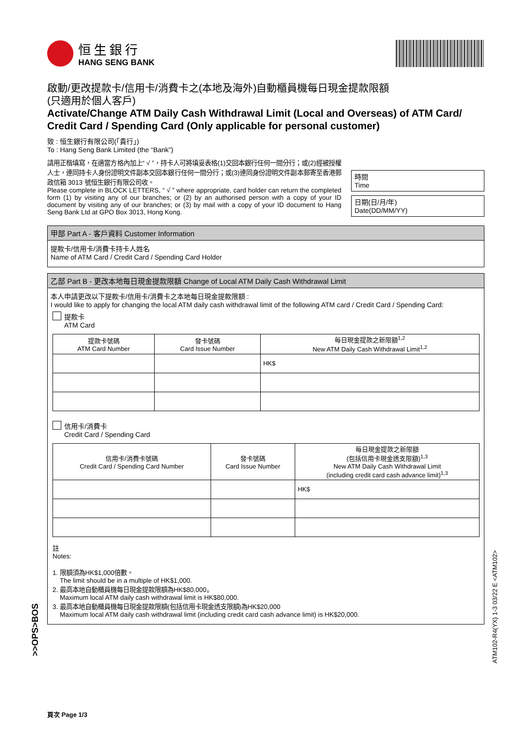恒生銀行
HANG SENG BANK
啟動/更改提款卡/信用卡/消費卡之(本地及海外)自動櫃員機每日現金提款限額
(只適用於個人客戶)
Activate/Change ATM Daily Cash Withdrawal Limit (Local and Overseas) of ATM Card/ Credit Card / Spending Card (Only applicable for personal customer)
致 : 恒生銀行有限公司(「貴行」)
To : Hang Seng Bank Limited (the “Bank”)
請用正楷填寫，在適當方格內加上“ √ ”，持卡人可將填妥表格(1)交回本銀行任何一間分行；或(2)經被授權人士，連同持卡人身份證明文件副本交回本銀行任何一間分行；或(3)連同身份證明文件副本郵寄至香港郵政信箱 3013 號恒生銀行有限公司收。
Please complete in BLOCK LETTERS, “ √ ” where appropriate, card holder can return the completed form (1) by visiting any of our branches; or (2) by an authorised person with a copy of your ID document by visiting any of our branches; or (3) by mail with a copy of your ID document to Hang Seng Bank Ltd at GPO Box 3013, Hong Kong.
時間
Time
日期(日/月/年)
Date(DD/MM/YY)
甲部 Part A - 客戶資料 Customer Information
提款卡/信用卡/消費卡持卡人姓名
Name of ATM Card / Credit Card / Spending Card Holder
乙部 Part B - 更改本地每日現金提款限額 Change of Local ATM Daily Cash Withdrawal Limit
本人申請更改以下提款卡/信用卡/消費卡之本地每日現金提款限額 :
I would like to apply for changing the local ATM daily cash withdrawal limit of the following ATM card / Credit Card / Spending Card:
提款卡
ATM Card
| 提款卡號碼 ATM Card Number | 發卡號碼 Card Issue Number | 每日現金提款之新限額<sup>1,2</sup> New ATM Daily Cash Withdrawal Limit<sup>1,2</sup> |
| --- | --- | --- |
| | | HK$ |
信用卡/消費卡
Credit Card / Spending Card
| 信用卡/消費卡號碼 Credit Card / Spending Card Number | 發卡號碼 Card Issue Number | 每日現金提款之新限額 (包括信用卡現金透支限額)<sup>1,3</sup> New ATM Daily Cash Withdrawal Limit (including credit card cash advance limit)<sup>1,3</sup> |
| --- | --- | --- |
| | | HK$ |
註
Notes:
1. 限額須為HK$1,000倍數。
The limit should be in a multiple of HK$1,000.
2. 最高本地自動櫃員機每日現金提款限額為HK$80,000。
Maximum local ATM daily cash withdrawal limit is HK$80,000.
3. 最高本地自動櫃員機每日現金提款限額(包括信用卡現金透支限額)為HK$20,000
Maximum local ATM daily cash withdrawal limit (including credit card cash advance limit) is HK$20,000.
頁次 Page 1/3
>>OPS>BOS
ATM102-R4(YX) 1-3 03/22 E <ATM102>